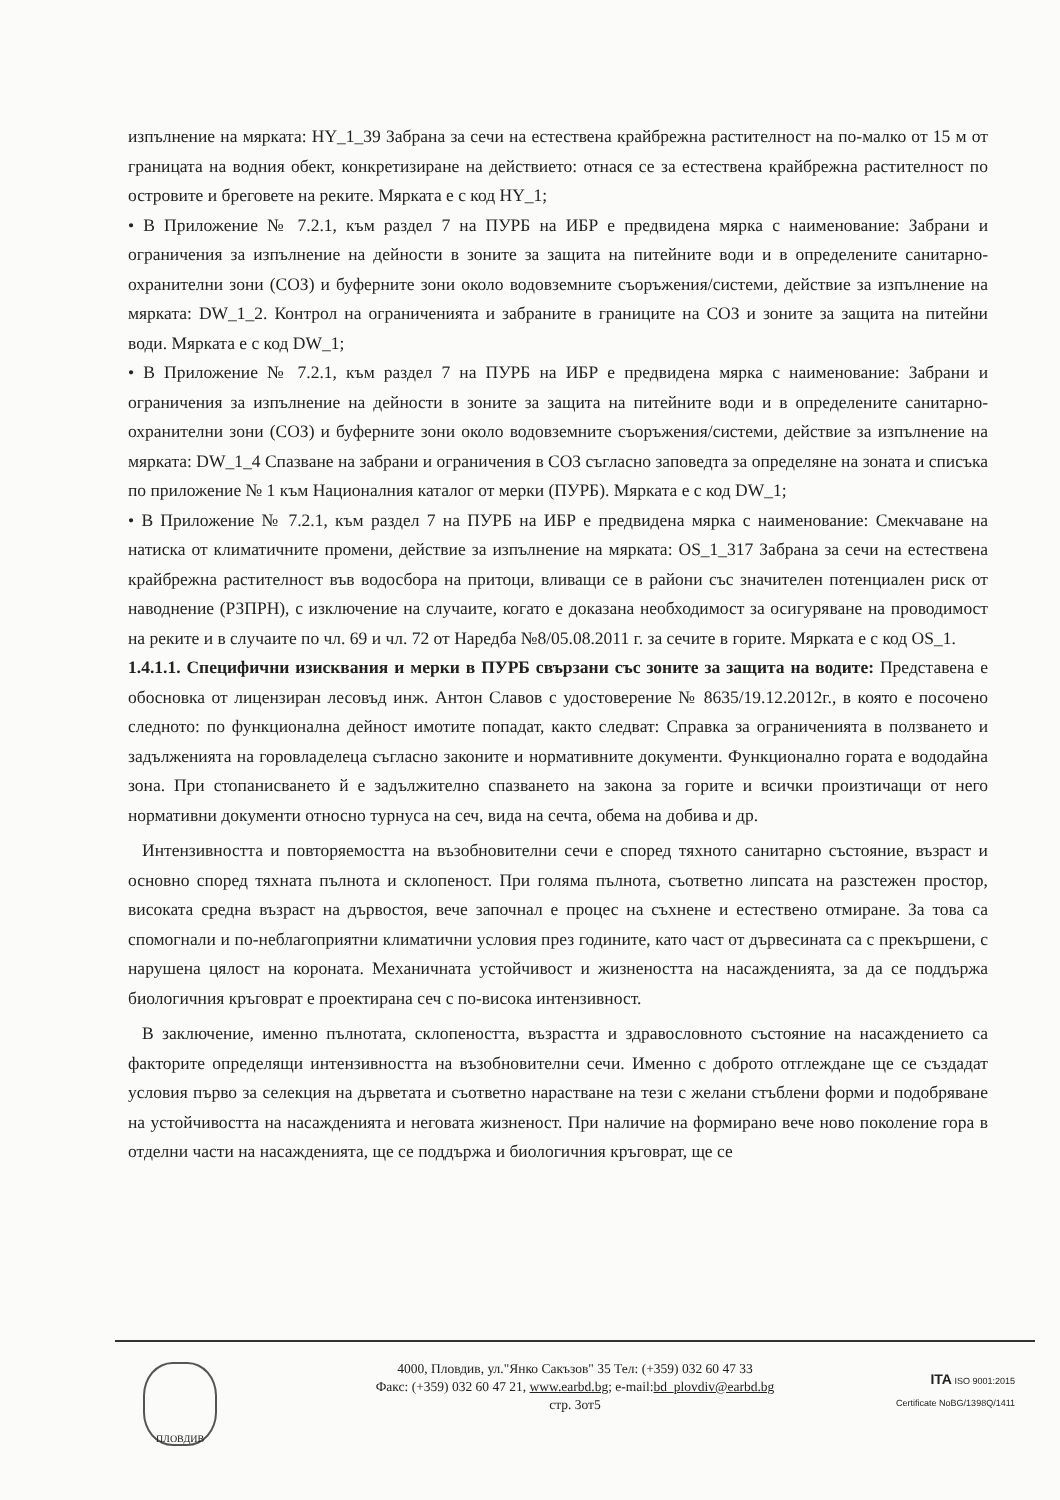изпълнение на мярката: HY_1_39 Забрана за сечи на естествена крайбрежна растителност на по-малко от 15 м от границата на водния обект, конкретизиране на действието: отнася се за естествена крайбрежна растителност по островите и бреговете на реките. Мярката е с код HY_1;
• В Приложение № 7.2.1, към раздел 7 на ПУРБ на ИБР е предвидена мярка с наименование: Забрани и ограничения за изпълнение на дейности в зоните за защита на питейните води и в определените санитарно-охранителни зони (СОЗ) и буферните зони около водовземните съоръжения/системи, действие за изпълнение на мярката: DW_1_2. Контрол на ограниченията и забраните в границите на СОЗ и зоните за защита на питейни води. Мярката е с код DW_1;
• В Приложение № 7.2.1, към раздел 7 на ПУРБ на ИБР е предвидена мярка с наименование: Забрани и ограничения за изпълнение на дейности в зоните за защита на питейните води и в определените санитарно-охранителни зони (СОЗ) и буферните зони около водовземните съоръжения/системи, действие за изпълнение на мярката: DW_1_4 Спазване на забрани и ограничения в СОЗ съгласно заповедта за определяне на зоната и списъка по приложение № 1 към Националния каталог от мерки (ПУРБ). Мярката е с код DW_1;
• В Приложение № 7.2.1, към раздел 7 на ПУРБ на ИБР е предвидена мярка с наименование: Смекчаване на натиска от климатичните промени, действие за изпълнение на мярката: OS_1_317 Забрана за сечи на естествена крайбрежна растителност във водосбора на притоци, вливащи се в райони със значителен потенциален риск от наводнение (РЗПРН), с изключение на случаите, когато е доказана необходимост за осигуряване на проводимост на реките и в случаите по чл. 69 и чл. 72 от Наредба №8/05.08.2011 г. за сечите в горите. Мярката е с код OS_1.
1.4.1.1. Специфични изисквания и мерки в ПУРБ свързани със зоните за защита на водите: Представена е обосновка от лицензиран лесовъд инж. Антон Славов с удостоверение № 8635/19.12.2012г., в която е посочено следното: по функционална дейност имотите попадат, както следват: Справка за ограниченията в ползването и задълженията на горовладелеца съгласно законите и нормативните документи. Функционално гората е вододайна зона. При стопанисването й е задължително спазването на закона за горите и всички произтичащи от него нормативни документи относно турнуса на сеч, вида на сечта, обема на добива и др.
Интензивността и повторяемостта на възобновителни сечи е според тяхното санитарно състояние, възраст и основно според тяхната пълнота и склопеност. При голяма пълнота, съответно липсата на разстежен простор, високата средна възраст на дървостоя, вече започнал е процес на съхнене и естествено отмиране. За това са спомогнали и по-неблагоприятни климатични условия през годините, като част от дървесината са с прекършени, с нарушена цялост на короната. Механичната устойчивост и жизнеността на насажденията, за да се поддържа биологичния кръговрат е проектирана сеч с по-висока интензивност.
В заключение, именно пълнотата, склопеността, възрастта и здравословното състояние на насаждението са факторите определящи интензивността на възобновителни сечи. Именно с доброто отглеждане ще се създадат условия първо за селекция на дърветата и съответно нарастване на тези с желани стъблени форми и подобряване на устойчивостта на насажденията и неговата жизненост. При наличие на формирано вече ново поколение гора в отделни части на насажденията, ще се поддържа и биологичния кръговрат, ще се
ПЛОВДИВ
4000, Пловдив, ул."Янко Сакъзов" 35 Тел: (+359) 032 60 47 33
Факс: (+359) 032 60 47 21, www.earbd.bg; e-mail:bd_plovdiv@earbd.bg
стр. 3от5
ITA ISO 9001:2015
Certificate NoBG/1398Q/1411